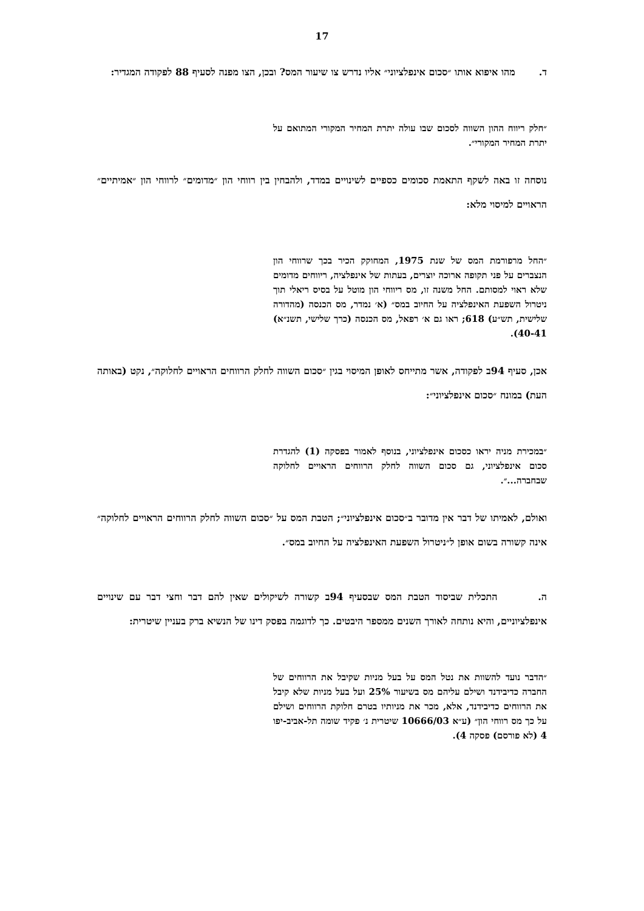17
ד. מהו איפוא אותו ״סכום אינפלציוני״ אליו נדרש צו שיעור המס? ובכן, הצו מפנה לסעיף 88 לפקודה המגדיר:
״חלק ריווח ההון השווה לסכום שבו עולה יתרת המחיר המקורי המתואם על יתרת המחיר המקורי״.
נוסחה זו באה לשקף התאמת סכומים כספיים לשינויים במדד, ולהבחין בין רווחי הון ״מדומים״ לרווחי הון ״אמיתיים״ הראויים למיסוי מלא:
״החל מרפורמת המס של שנת 1975, המחוקק הכיר בכך שרווחי הון הנצברים על פני תקופה ארוכה יוצרים, בעתות של אינפלציה, ריווחים מדומים שלא ראוי למסותם. החל משנה זו, מס ריווחי הון מוטל על בסיס ריאלי תוך ניטרול השפעת האינפלציה על החיוב במס״ (א׳ נמדר, מס הכנסה (מהדורה שלישית, תש״ע) 618; ראו גם א׳ רפאל, מס הכנסה (כרך שלישי, תשנ״א) 40-41).
אכן, סעיף 94ב לפקודה, אשר מתייחס לאופן המיסוי בגין ״סכום השווה לחלק הרווחים הראויים לחלוקה״, נקט (באותה העת) במונח ״סכום אינפלציוני״:
״במכירת מניה יראו כסכום אינפלציוני, בנוסף לאמור בפסקה (1) להגדרת סכום אינפלציוני, גם סכום השווה לחלק הרווחים הראויים לחלוקה שבחברה...״.
ואולם, לאמיתו של דבר אין מדובר ב״סכום אינפלציוני״; הטבת המס על ״סכום השווה לחלק הרווחים הראויים לחלוקה״ אינה קשורה בשום אופן ל״ניטרול השפעת האינפלציה על החיוב במס״.
ה. התכלית שביסוד הטבת המס שבסעיף 94ב קשורה לשיקולים שאין להם דבר וחצי דבר עם שינויים אינפלציוניים, והיא נותחה לאורך השנים ממספר היבטים. כך לדוגמה בפסק דינו של הנשיא ברק בעניין שיטרית:
״הדבר נועד להשוות את נטל המס על בעל מניות שקיבל את הרווחים של החברה כדיבידנד ושילם עליהם מס בשיעור 25% ועל בעל מניות שלא קיבל את הרווחים כדיבידנד, אלא, מכר את מניותיו בטרם חלוקת הרווחים ושילם על כך מס רווחי הון״ (ע״א 10666/03 שיטרית נ׳ פקיד שומה תל-אביב-יפו 4 (לא פורסם) פסקה 4).